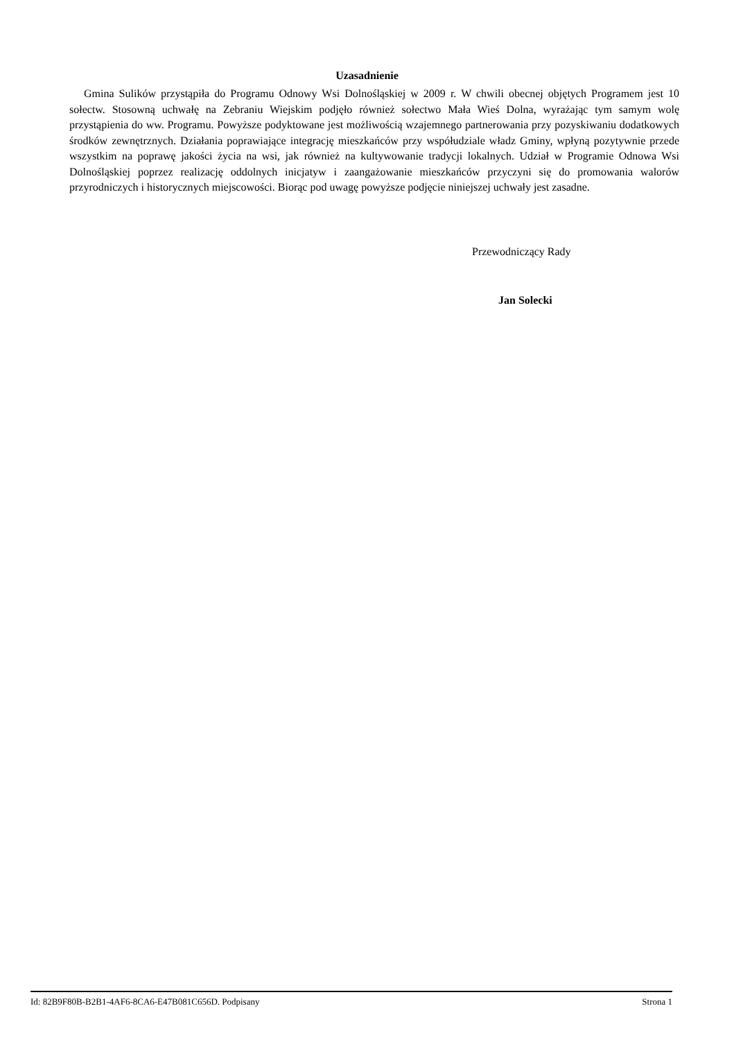Uzasadnienie
Gmina Sulików przystąpiła do Programu Odnowy Wsi Dolnośląskiej w 2009 r. W chwili obecnej objętych Programem jest 10 sołectw. Stosowną uchwałę na Zebraniu Wiejskim podjęło również sołectwo Mała Wieś Dolna, wyrażając tym samym wolę przystąpienia do ww. Programu. Powyższe podyktowane jest możliwością wzajemnego partnerowania przy pozyskiwaniu dodatkowych środków zewnętrznych. Działania poprawiające integrację mieszkańców przy współudziale władz Gminy, wpłyną pozytywnie przede wszystkim na poprawę jakości życia na wsi, jak również na kultywowanie tradycji lokalnych. Udział w Programie Odnowa Wsi Dolnośląskiej poprzez realizację oddolnych inicjatyw i zaangażowanie mieszkańców przyczyni się do promowania walorów przyrodniczych i historycznych miejscowości. Biorąc pod uwagę powyższe podjęcie niniejszej uchwały jest zasadne.
Przewodniczący Rady
Jan Solecki
Id: 82B9F80B-B2B1-4AF6-8CA6-E47B081C656D. Podpisany Strona 1